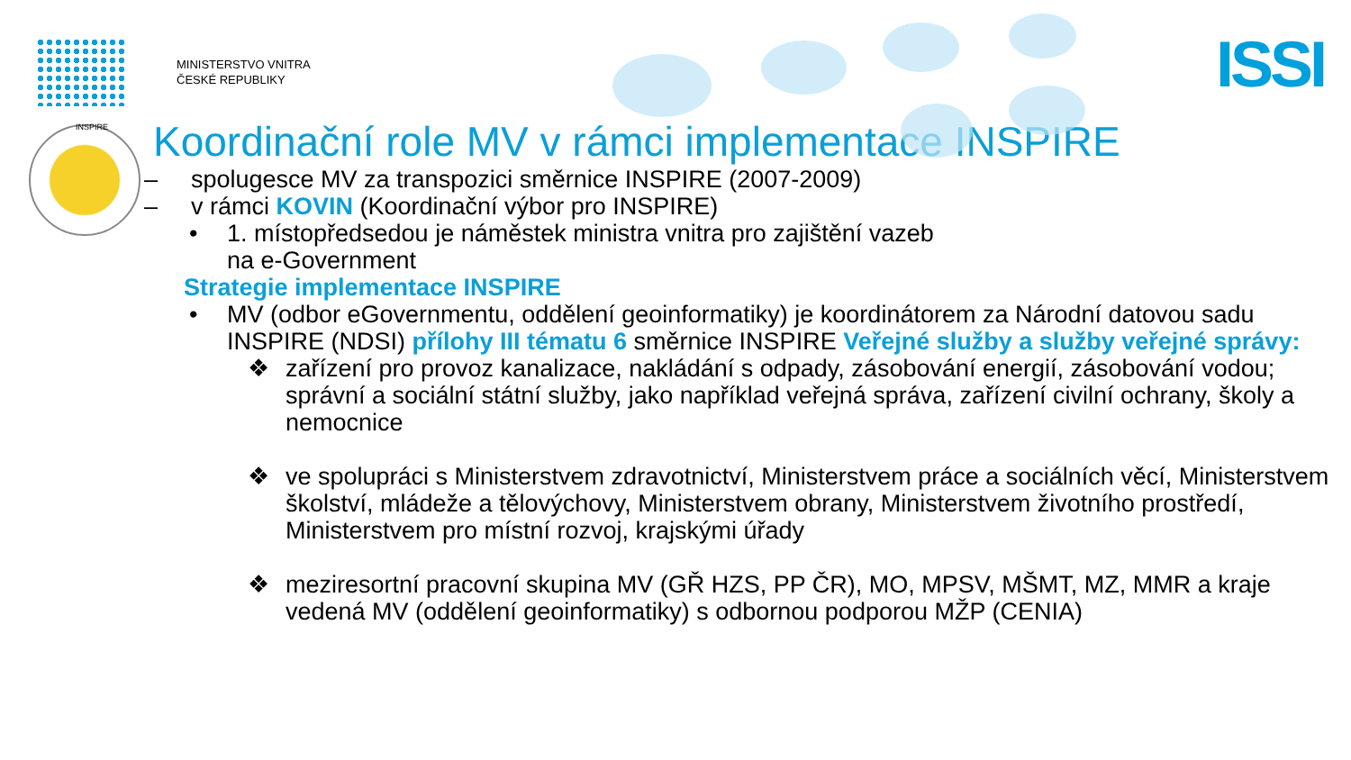MINISTERSTVO VNITRA
ČESKÉ REPUBLIKY
ISSI
INSPIRE
Koordinační role MV v rámci implementace INSPIRE
– spolugesce MV za transpozici směrnice INSPIRE (2007-2009)
– v rámci KOVIN (Koordinační výbor pro INSPIRE)
• 1. místopředsedou je náměstek ministra vnitra pro zajištění vazeb
na e-Government
Strategie implementace INSPIRE
• MV (odbor eGovernmentu, oddělení geoinformatiky) je koordinátorem za Národní datovou sadu INSPIRE (NDSI) přílohy III tématu 6 směrnice INSPIRE Veřejné služby a služby veřejné správy:
❖ zařízení pro provoz kanalizace, nakládání s odpady, zásobování energií, zásobování vodou; správní a sociální státní služby, jako například veřejná správa, zařízení civilní ochrany, školy a nemocnice
❖ ve spolupráci s Ministerstvem zdravotnictví, Ministerstvem práce a sociálních věcí, Ministerstvem školství, mládeže a tělovýchovy, Ministerstvem obrany, Ministerstvem životního prostředí, Ministerstvem pro místní rozvoj, krajskými úřady
❖ meziresortní pracovní skupina MV (GŘ HZS, PP ČR), MO, MPSV, MŠMT, MZ, MMR a kraje vedená MV (oddělení geoinformatiky) s odbornou podporou MŽP (CENIA)